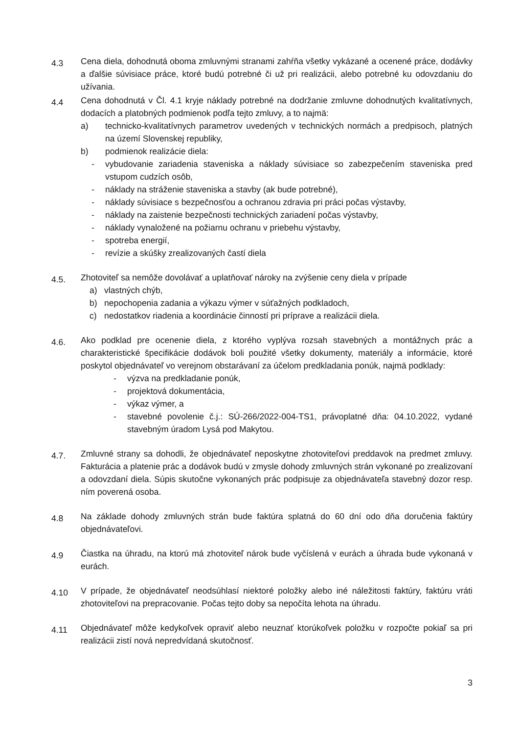4.3
Cena diela, dohodnutá oboma zmluvnými stranami zahŕňa všetky vykázané a ocenené práce, dodávky a ďalšie súvisiace práce, ktoré budú potrebné či už pri realizácii, alebo potrebné ku odovzdaniu do užívania.
4.4
Cena dohodnutá v Čl. 4.1 kryje náklady potrebné na dodržanie zmluvne dohodnutých kvalitatívnych, dodacích a platobných podmienok podľa tejto zmluvy, a to najmä:
a) technicko-kvalitatívnych parametrov uvedených v technických normách a predpisoch, platných na území Slovenskej republiky,
b) podmienok realizácie diela:
- vybudovanie zariadenia staveniska a náklady súvisiace so zabezpečením staveniska pred vstupom cudzích osôb,
- náklady na stráženie staveniska a stavby (ak bude potrebné),
- náklady súvisiace s bezpečnosťou a ochranou zdravia pri práci počas výstavby,
- náklady na zaistenie bezpečnosti technických zariadení počas výstavby,
- náklady vynaložené na požiarnu ochranu v priebehu výstavby,
- spotreba energií,
- revízie a skúšky zrealizovaných častí diela
4.5.
Zhotoviteľ sa nemôže dovolávať a uplatňovať nároky na zvýšenie ceny diela v prípade
a) vlastných chýb,
b) nepochopenia zadania a výkazu výmer v súťažných podkladoch,
c) nedostatkov riadenia a koordinácie činností pri príprave a realizácii diela.
4.6.
Ako podklad pre ocenenie diela, z ktorého vyplýva rozsah stavebných a montážnych prác a charakteristické špecifikácie dodávok boli použité všetky dokumenty, materiály a informácie, ktoré poskytol objednávateľ vo verejnom obstarávaní za účelom predkladania ponúk, najmä podklady:
- výzva na predkladanie ponúk,
- projektová dokumentácia,
- výkaz výmer, a
- stavebné povolenie č.j.: SÚ-266/2022-004-TS1, právoplatné dňa: 04.10.2022, vydané stavebným úradom Lysá pod Makytou.
4.7.
Zmluvné strany sa dohodli, že objednávateľ neposkytne zhotoviteľovi preddavok na predmet zmluvy. Fakturácia a platenie prác a dodávok budú v zmysle dohody zmluvných strán vykonané po zrealizovaní a odovzdaní diela. Súpis skutočne vykonaných prác podpisuje za objednávateľa stavebný dozor resp. ním poverená osoba.
4.8
Na základe dohody zmluvných strán bude faktúra splatná do 60 dní odo dňa doručenia faktúry objednávateľovi.
4.9
Čiastka na úhradu, na ktorú má zhotoviteľ nárok bude vyčíslená v eurách a úhrada bude vykonaná v eurách.
4.10
V prípade, že objednávateľ neodsúhlasí niektoré položky alebo iné náležitosti faktúry, faktúru vráti zhotoviteľovi na prepracovanie. Počas tejto doby sa nepočíta lehota na úhradu.
4.11
Objednávateľ môže kedykoľvek opraviť alebo neuznať ktorúkoľvek položku v rozpočte pokiaľ sa pri realizácii zistí nová nepredvídaná skutočnosť.
3